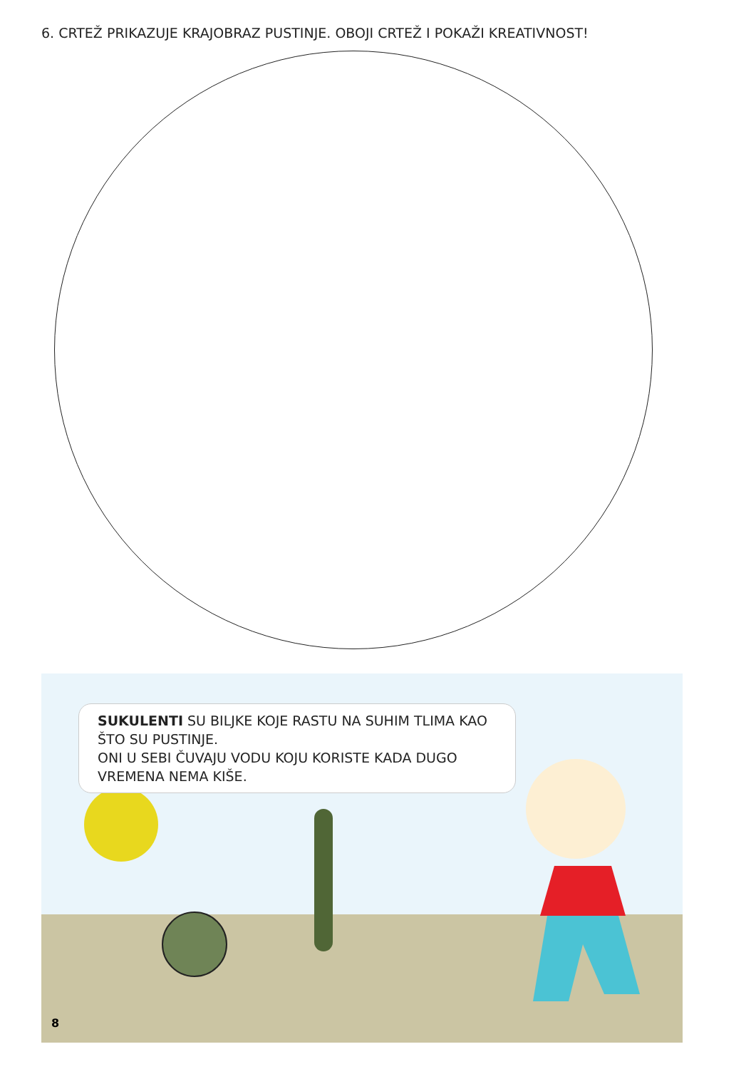6. CRTEŽ PRIKAZUJE KRAJOBRAZ PUSTINJE. OBOJI CRTEŽ I POKAŽI KREATIVNOST!
SUKULENTI SU BILJKE KOJE RASTU NA SUHIM TLIMA KAO ŠTO SU PUSTINJE.
ONI U SEBI ČUVAJU VODU KOJU KORISTE KADA DUGO VREMENA NEMA KIŠE.
8